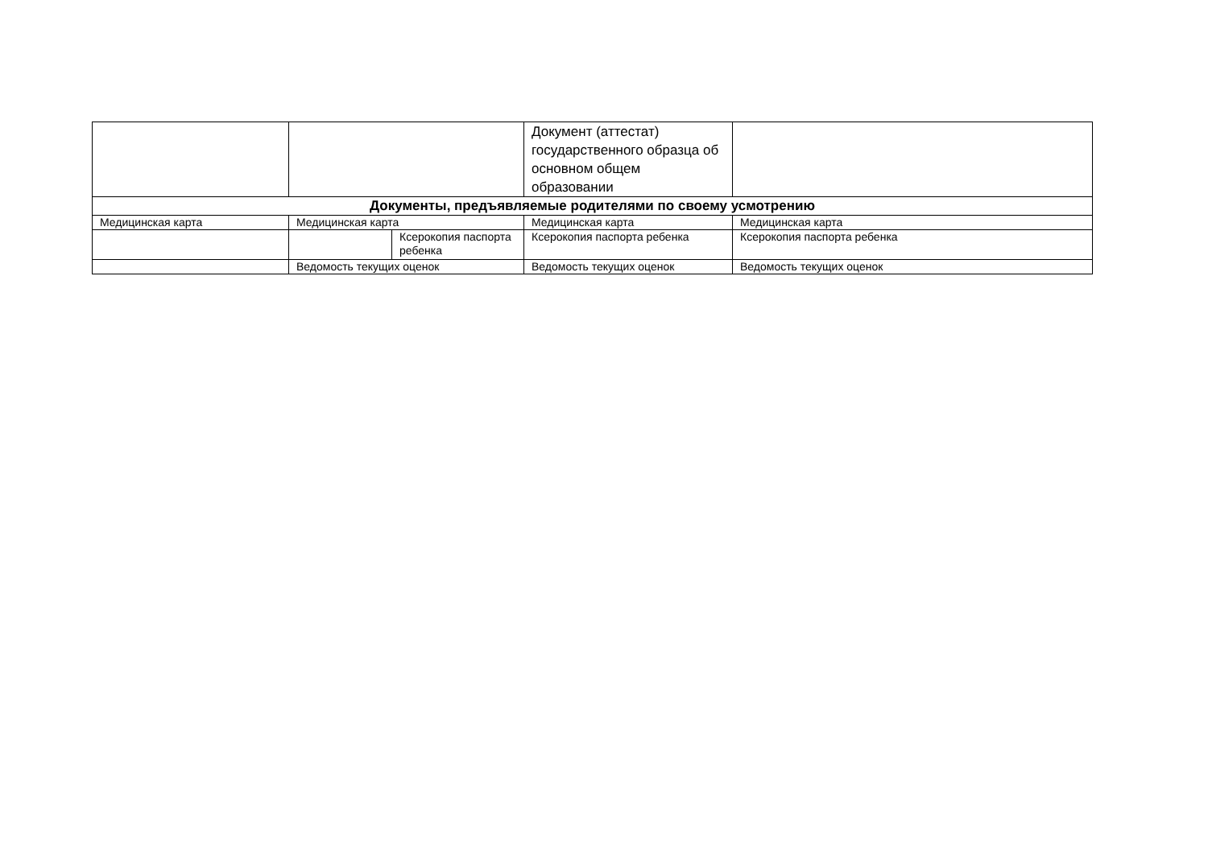| | | | Документ (аттестат) государственного образца об основном общем образовании | |
| Документы, предъявляемые родителями по своему усмотрению | | | | |
| Медицинская карта | Медицинская карта | | Медицинская карта | Медицинская карта |
| | | Ксерокопия паспорта ребенка | Ксерокопия паспорта ребенка | Ксерокопия паспорта ребенка |
| | Ведомость текущих оценок | | Ведомость текущих оценок | Ведомость текущих оценок |